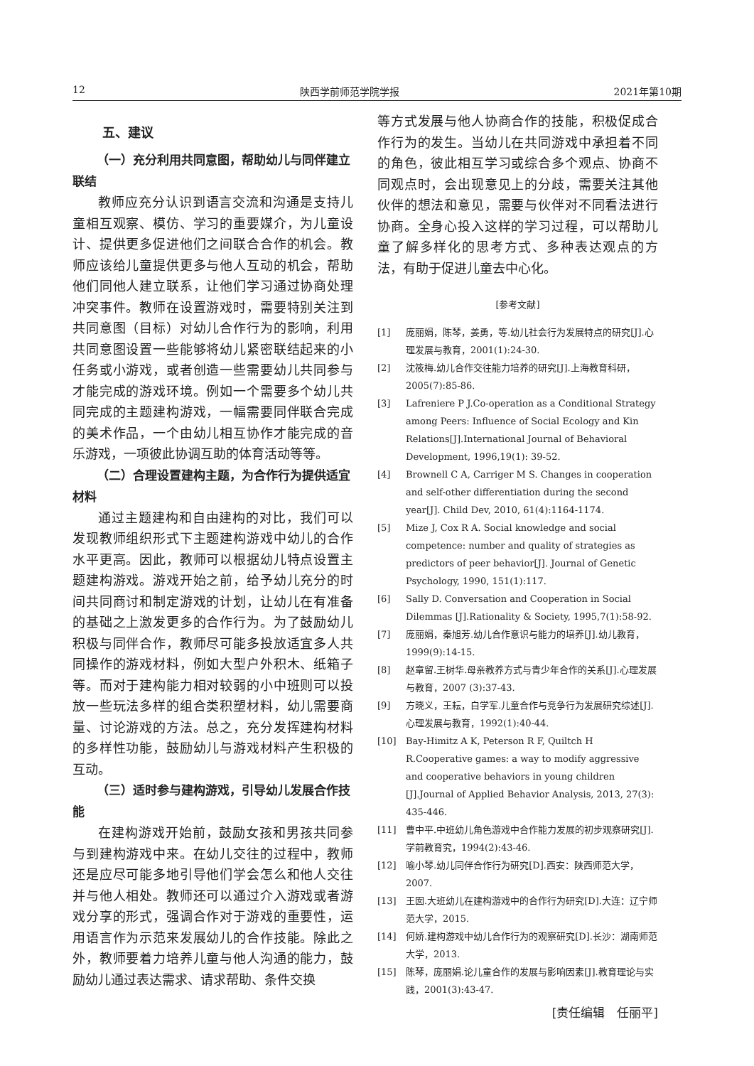12 陕西学前师范学院学报 2021年第10期
五、建议
（一）充分利用共同意图，帮助幼儿与同伴建立联结
教师应充分认识到语言交流和沟通是支持儿童相互观察、模仿、学习的重要媒介，为儿童设计、提供更多促进他们之间联合合作的机会。教师应该给儿童提供更多与他人互动的机会，帮助他们同他人建立联系，让他们学习通过协商处理冲突事件。教师在设置游戏时，需要特别关注到共同意图（目标）对幼儿合作行为的影响，利用共同意图设置一些能够将幼儿紧密联结起来的小任务或小游戏，或者创造一些需要幼儿共同参与才能完成的游戏环境。例如一个需要多个幼儿共同完成的主题建构游戏，一幅需要同伴联合完成的美术作品，一个由幼儿相互协作才能完成的音乐游戏，一项彼此协调互助的体育活动等等。
（二）合理设置建构主题，为合作行为提供适宜材料
通过主题建构和自由建构的对比，我们可以发现教师组织形式下主题建构游戏中幼儿的合作水平更高。因此，教师可以根据幼儿特点设置主题建构游戏。游戏开始之前，给予幼儿充分的时间共同商讨和制定游戏的计划，让幼儿在有准备的基础之上激发更多的合作行为。为了鼓励幼儿积极与同伴合作，教师尽可能多投放适宜多人共同操作的游戏材料，例如大型户外积木、纸箱子等。而对于建构能力相对较弱的小中班则可以投放一些玩法多样的组合类积塑材料，幼儿需要商量、讨论游戏的方法。总之，充分发挥建构材料的多样性功能，鼓励幼儿与游戏材料产生积极的互动。
（三）适时参与建构游戏，引导幼儿发展合作技能
在建构游戏开始前，鼓励女孩和男孩共同参与到建构游戏中来。在幼儿交往的过程中，教师还是应尽可能多地引导他们学会怎么和他人交往并与他人相处。教师还可以通过介入游戏或者游戏分享的形式，强调合作对于游戏的重要性，运用语言作为示范来发展幼儿的合作技能。除此之外，教师要着力培养儿童与他人沟通的能力，鼓励幼儿通过表达需求、请求帮助、条件交换
等方式发展与他人协商合作的技能，积极促成合作行为的发生。当幼儿在共同游戏中承担着不同的角色，彼此相互学习或综合多个观点、协商不同观点时，会出现意见上的分歧，需要关注其他伙伴的想法和意见，需要与伙伴对不同看法进行协商。全身心投入这样的学习过程，可以帮助儿童了解多样化的思考方式、多种表达观点的方法，有助于促进儿童去中心化。
[参考文献]
[1] 庞丽娟，陈琴，姜勇，等.幼儿社会行为发展特点的研究[J].心理发展与教育，2001(1):24-30.
[2] 沈筱梅.幼儿合作交往能力培养的研究[J].上海教育科研，2005(7):85-86.
[3] Lafreniere P J.Co-operation as a Conditional Strategy among Peers: Influence of Social Ecology and Kin Relations[J].International Journal of Behavioral Development, 1996,19(1): 39-52.
[4] Brownell C A, Carriger M S. Changes in cooperation and self-other differentiation during the second year[J]. Child Dev, 2010, 61(4):1164-1174.
[5] Mize J, Cox R A. Social knowledge and social competence: number and quality of strategies as predictors of peer behavior[J]. Journal of Genetic Psychology, 1990, 151(1):117.
[6] Sally D. Conversation and Cooperation in Social Dilemmas [J].Rationality & Society, 1995,7(1):58-92.
[7] 庞丽娟，秦旭芳.幼儿合作意识与能力的培养[J].幼儿教育，1999(9):14-15.
[8] 赵章留.王树华.母亲教养方式与青少年合作的关系[J].心理发展与教育，2007 (3):37-43.
[9] 方晓义，王耘，白学军.儿童合作与竞争行为发展研究综述[J].心理发展与教育，1992(1):40-44.
[10] Bay-Himitz A K, Peterson R F, Quiltch H R.Cooperative games: a way to modify aggressive and cooperative behaviors in young children [J].Journal of Applied Behavior Analysis, 2013, 27(3): 435-446.
[11] 曹中平.中班幼儿角色游戏中合作能力发展的初步观察研究[J].学前教育究，1994(2):43-46.
[12] 喻小琴.幼儿同伴合作行为研究[D].西安：陕西师范大学，2007.
[13] 王囡.大班幼儿在建构游戏中的合作行为研究[D].大连：辽宁师范大学，2015.
[14] 何娇.建构游戏中幼儿合作行为的观察研究[D].长沙：湖南师范大学，2013.
[15] 陈琴，庞丽娟.论儿童合作的发展与影响因素[J].教育理论与实践，2001(3):43-47.
[责任编辑　任丽平]